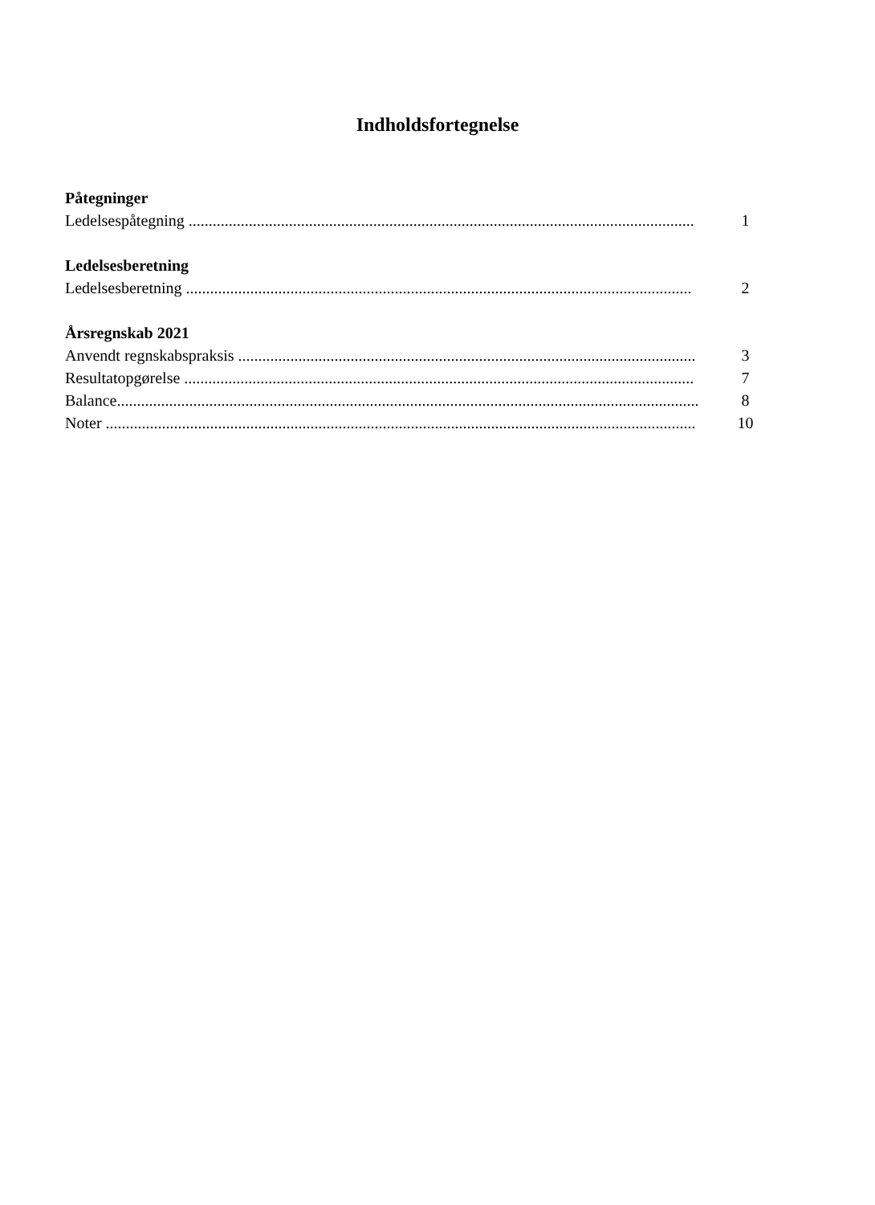Indholdsfortegnelse
Påtegninger
Ledelsespåtegning .............................................................................................................................. 1
Ledelsesberetning
Ledelsesberetning .............................................................................................................................. 2
Årsregnskab 2021
Anvendt regnskabspraksis .................................................................................................................. 3
Resultatopgørelse ............................................................................................................................... 7
Balance................................................................................................................................................. 8
Noter ................................................................................................................................................... 10